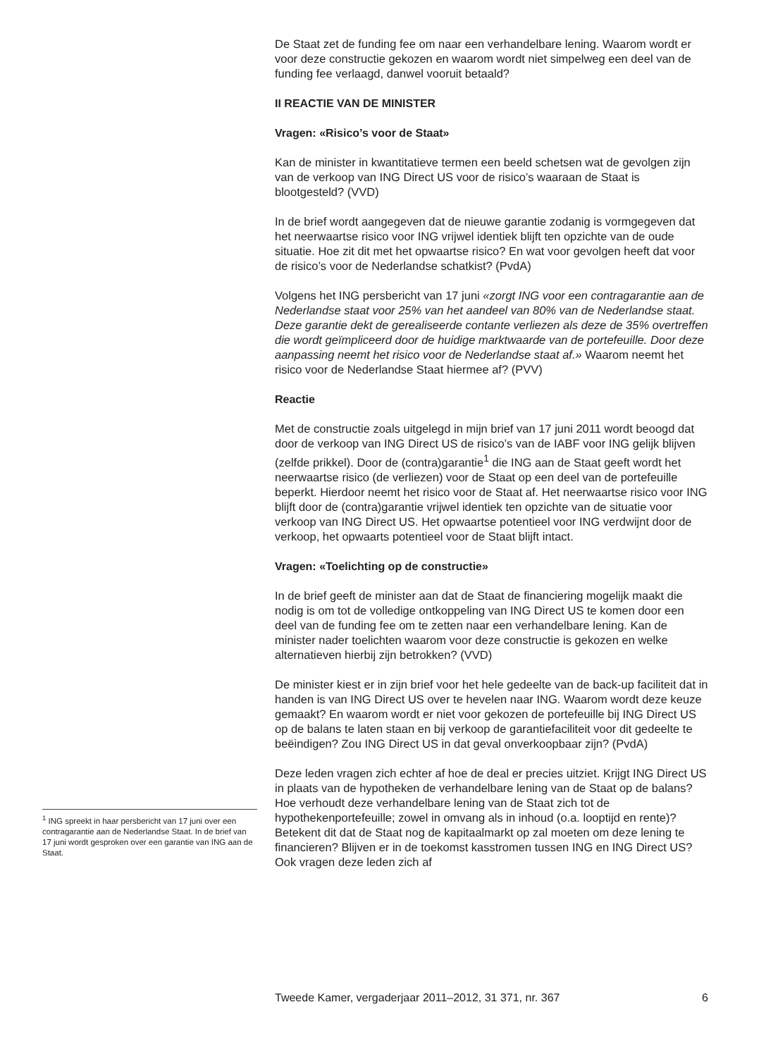De Staat zet de funding fee om naar een verhandelbare lening. Waarom wordt er voor deze constructie gekozen en waarom wordt niet simpelweg een deel van de funding fee verlaagd, danwel vooruit betaald?
II REACTIE VAN DE MINISTER
Vragen: «Risico’s voor de Staat»
Kan de minister in kwantitatieve termen een beeld schetsen wat de gevolgen zijn van de verkoop van ING Direct US voor de risico’s waaraan de Staat is blootgesteld? (VVD)
In de brief wordt aangegeven dat de nieuwe garantie zodanig is vormgegeven dat het neerwaartse risico voor ING vrijwel identiek blijft ten opzichte van de oude situatie. Hoe zit dit met het opwaartse risico? En wat voor gevolgen heeft dat voor de risico’s voor de Nederlandse schatkist? (PvdA)
Volgens het ING persbericht van 17 juni «zorgt ING voor een contragarantie aan de Nederlandse staat voor 25% van het aandeel van 80% van de Nederlandse staat. Deze garantie dekt de gerealiseerde contante verliezen als deze de 35% overtreffen die wordt geïmpliceerd door de huidige marktwaarde van de portefeuille. Door deze aanpassing neemt het risico voor de Nederlandse staat af.» Waarom neemt het risico voor de Nederlandse Staat hiermee af? (PVV)
Reactie
Met de constructie zoals uitgelegd in mijn brief van 17 juni 2011 wordt beoogd dat door de verkoop van ING Direct US de risico’s van de IABF voor ING gelijk blijven (zelfde prikkel). Door de (contra)garantie<sup>1</sup> die ING aan de Staat geeft wordt het neerwaartse risico (de verliezen) voor de Staat op een deel van de portefeuille beperkt. Hierdoor neemt het risico voor de Staat af. Het neerwaartse risico voor ING blijft door de (contra)garantie vrijwel identiek ten opzichte van de situatie voor verkoop van ING Direct US. Het opwaartse potentieel voor ING verdwijnt door de verkoop, het opwaarts potentieel voor de Staat blijft intact.
Vragen: «Toelichting op de constructie»
In de brief geeft de minister aan dat de Staat de financiering mogelijk maakt die nodig is om tot de volledige ontkoppeling van ING Direct US te komen door een deel van de funding fee om te zetten naar een verhandelbare lening. Kan de minister nader toelichten waarom voor deze constructie is gekozen en welke alternatieven hierbij zijn betrokken? (VVD)
De minister kiest er in zijn brief voor het hele gedeelte van de back-up faciliteit dat in handen is van ING Direct US over te hevelen naar ING. Waarom wordt deze keuze gemaakt? En waarom wordt er niet voor gekozen de portefeuille bij ING Direct US op de balans te laten staan en bij verkoop de garantiefaciliteit voor dit gedeelte te beëindigen? Zou ING Direct US in dat geval onverkoopbaar zijn? (PvdA)
Deze leden vragen zich echter af hoe de deal er precies uitziet. Krijgt ING Direct US in plaats van de hypotheken de verhandelbare lening van de Staat op de balans? Hoe verhoudt deze verhandelbare lening van de Staat zich tot de hypothekenportefeuille; zowel in omvang als in inhoud (o.a. looptijd en rente)? Betekent dit dat de Staat nog de kapitaalmarkt op zal moeten om deze lening te financieren? Blijven er in de toekomst kasstromen tussen ING en ING Direct US? Ook vragen deze leden zich af
<sup>1</sup> ING spreekt in haar persbericht van 17 juni over een contragarantie aan de Nederlandse Staat. In de brief van 17 juni wordt gesproken over een garantie van ING aan de Staat.
Tweede Kamer, vergaderjaar 2011–2012, 31 371, nr. 367 6